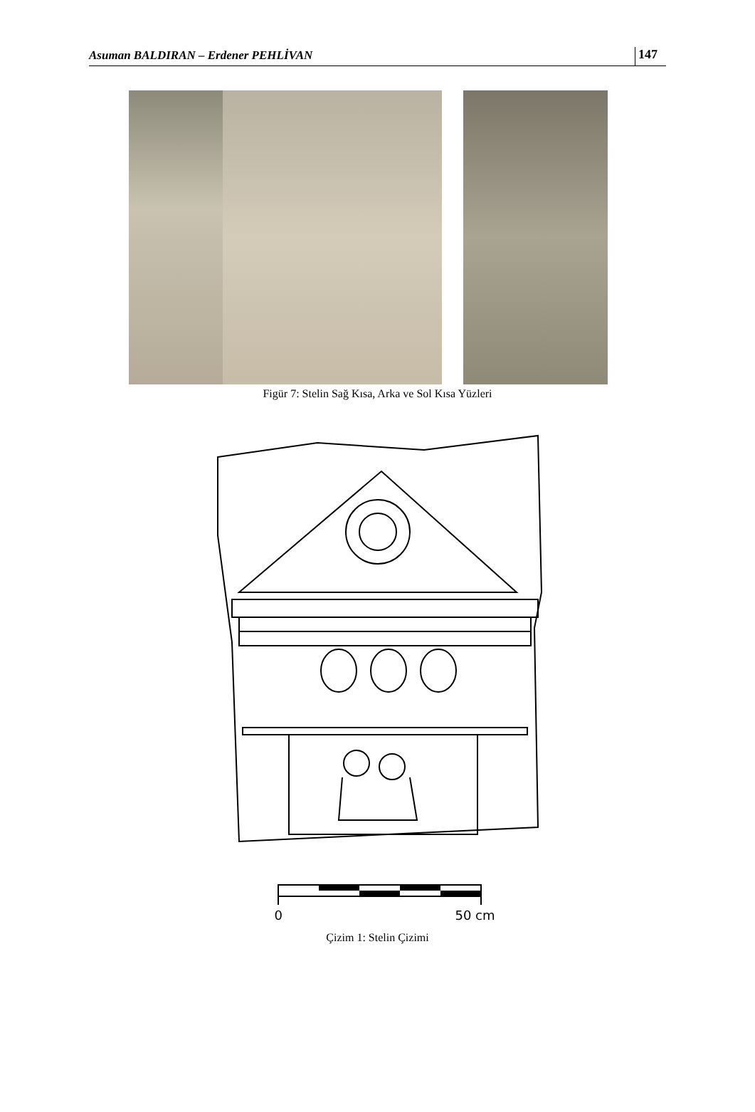Asuman BALDIRAN – Erdener PEHLİVAN 147
Figür 7: Stelin Sağ Kısa, Arka ve Sol Kısa Yüzleri
0 50 cm
Çizim 1: Stelin Çizimi